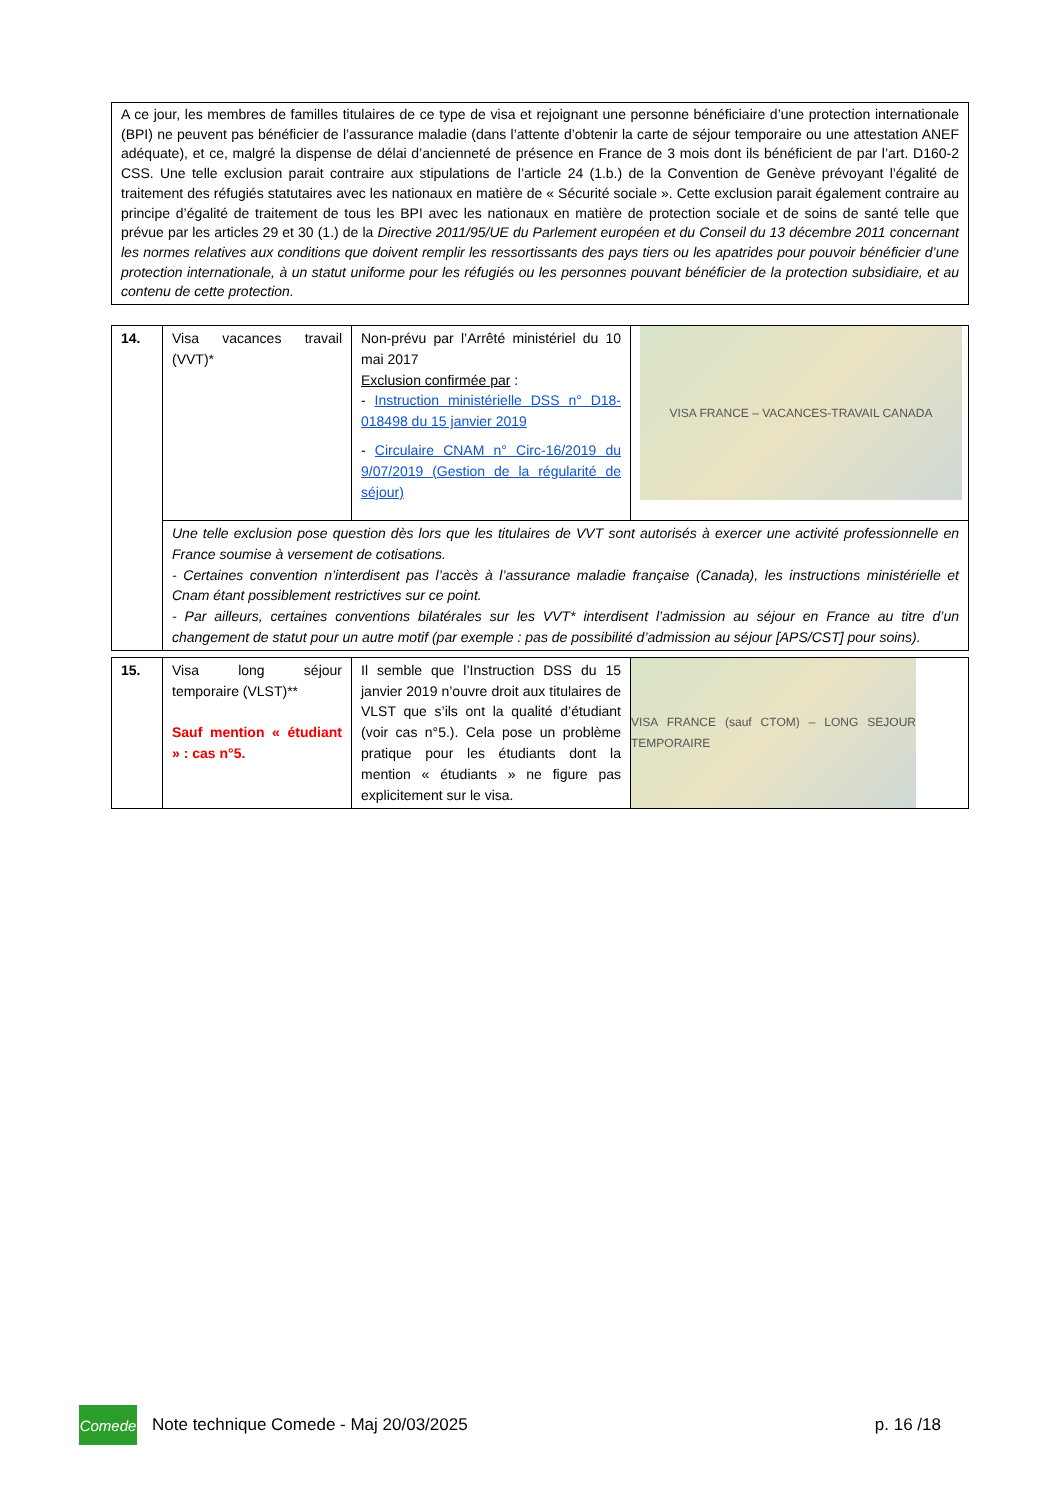A ce jour, les membres de familles titulaires de ce type de visa et rejoignant une personne bénéficiaire d’une protection internationale (BPI) ne peuvent pas bénéficier de l’assurance maladie (dans l’attente d’obtenir la carte de séjour temporaire ou une attestation ANEF adéquate), et ce, malgré la dispense de délai d’ancienneté de présence en France de 3 mois dont ils bénéficient de par l’art. D160-2 CSS. Une telle exclusion parait contraire aux stipulations de l’article 24 (1.b.) de la Convention de Genève prévoyant l’égalité de traitement des réfugiés statutaires avec les nationaux en matière de « Sécurité sociale ». Cette exclusion parait également contraire au principe d’égalité de traitement de tous les BPI avec les nationaux en matière de protection sociale et de soins de santé telle que prévue par les articles 29 et 30 (1.) de la Directive 2011/95/UE du Parlement européen et du Conseil du 13 décembre 2011 concernant les normes relatives aux conditions que doivent remplir les ressortissants des pays tiers ou les apatrides pour pouvoir bénéficier d’une protection internationale, à un statut uniforme pour les réfugiés ou les personnes pouvant bénéficier de la protection subsidiaire, et au contenu de cette protection.
| 14. | Visa vacances travail (VVT)* | Non-prévu par l’Arrêté ministériel du 10 mai 2017 Exclusion confirmée par : - Instruction ministérielle DSS n° D18-018498 du 15 janvier 2019 - Circulaire CNAM n° Circ-16/2019 du 9/07/2019 (Gestion de la régularité de séjour) | VISA FRANCE – VACANCES-TRAVAIL CANADA |
| | Une telle exclusion pose question dès lors que les titulaires de VVT sont autorisés à exercer une activité professionnelle en France soumise à versement de cotisations. - Certaines convention n’interdisent pas l’accès à l’assurance maladie française (Canada), les instructions ministérielle et Cnam étant possiblement restrictives sur ce point. - Par ailleurs, certaines conventions bilatérales sur les VVT* interdisent l’admission au séjour en France au titre d’un changement de statut pour un autre motif (par exemple : pas de possibilité d’admission au séjour [APS/CST] pour soins). | | |
| 15. | Visa long séjour temporaire (VLST)** Sauf mention « étudiant » : cas n°5. | Il semble que l’Instruction DSS du 15 janvier 2019 n’ouvre droit aux titulaires de VLST que s’ils ont la qualité d’étudiant (voir cas n°5.). Cela pose un problème pratique pour les étudiants dont la mention « étudiants » ne figure pas explicitement sur le visa. | VISA FRANCE (sauf CTOM) – LONG SEJOUR TEMPORAIRE |
Comede
Note technique Comede - Maj 20/03/2025 p. 16 /18